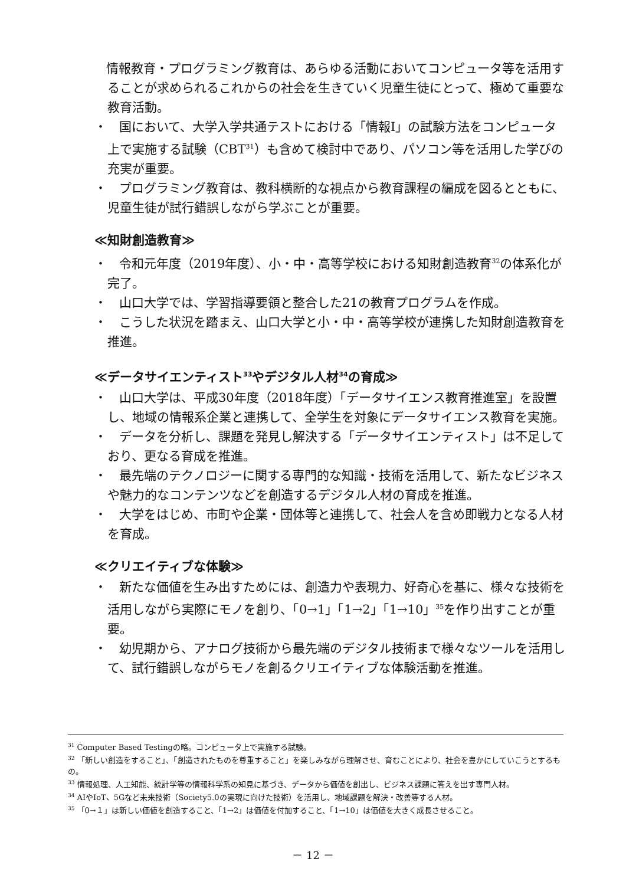情報教育・プログラミング教育は、あらゆる活動においてコンピュータ等を活用することが求められるこれからの社会を生きていく児童生徒にとって、極めて重要な教育活動。
・　国において、大学入学共通テストにおける「情報Ⅰ」の試験方法をコンピュータ上で実施する試験（CBT<sup>31</sup>）も含めて検討中であり、パソコン等を活用した学びの充実が重要。
・　プログラミング教育は、教科横断的な視点から教育課程の編成を図るとともに、児童生徒が試行錯誤しながら学ぶことが重要。
≪知財創造教育≫
・　令和元年度（2019年度）、小・中・高等学校における知財創造教育<sup>32</sup>の体系化が完了。
・　山口大学では、学習指導要領と整合した21の教育プログラムを作成。
・　こうした状況を踏まえ、山口大学と小・中・高等学校が連携した知財創造教育を推進。
≪データサイエンティスト<sup>33</sup>やデジタル人材<sup>34</sup>の育成≫
・　山口大学は、平成30年度（2018年度）「データサイエンス教育推進室」を設置し、地域の情報系企業と連携して、全学生を対象にデータサイエンス教育を実施。
・　データを分析し、課題を発見し解決する「データサイエンティスト」は不足しており、更なる育成を推進。
・　最先端のテクノロジーに関する専門的な知識・技術を活用して、新たなビジネスや魅力的なコンテンツなどを創造するデジタル人材の育成を推進。
・　大学をはじめ、市町や企業・団体等と連携して、社会人を含め即戦力となる人材を育成。
≪クリエイティブな体験≫
・　新たな価値を生み出すためには、創造力や表現力、好奇心を基に、様々な技術を活用しながら実際にモノを創り、「0→1」「1→2」「1→10」<sup>35</sup>を作り出すことが重要。
・　幼児期から、アナログ技術から最先端のデジタル技術まで様々なツールを活用して、試行錯誤しながらモノを創るクリエイティブな体験活動を推進。
<sup>31</sup> Computer Based Testingの略。コンピュータ上で実施する試験。
<sup>32</sup> 「新しい創造をすること」、「創造されたものを尊重すること」を楽しみながら理解させ、育むことにより、社会を豊かにしていこうとするもの。
<sup>33</sup> 情報処理、人工知能、統計学等の情報科学系の知見に基づき、データから価値を創出し、ビジネス課題に答えを出す専門人材。
<sup>34</sup> AIやIoT、5Gなど未来技術（Society5.0の実現に向けた技術）を活用し、地域課題を解決・改善等する人材。
<sup>35</sup> 「0→１」は新しい価値を創造すること、「1→2」は価値を付加すること、「1→10」は価値を大きく成長させること。
－ 12 －